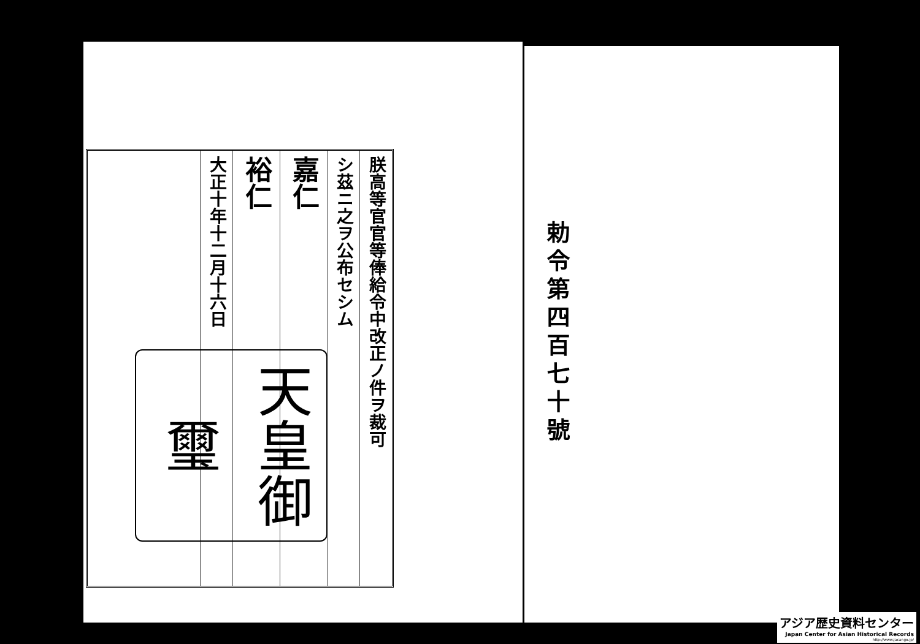朕高等官官等俸給令中改正ノ件ヲ裁可
シ茲ニ之ヲ公布セシム
嘉仁
裕仁
大正十年十二月十六日
天皇御璽
勅令第四百七十號
アジア歴史資料センター
Japan Center for Asian Historical Records
http://www.jacar.go.jp/